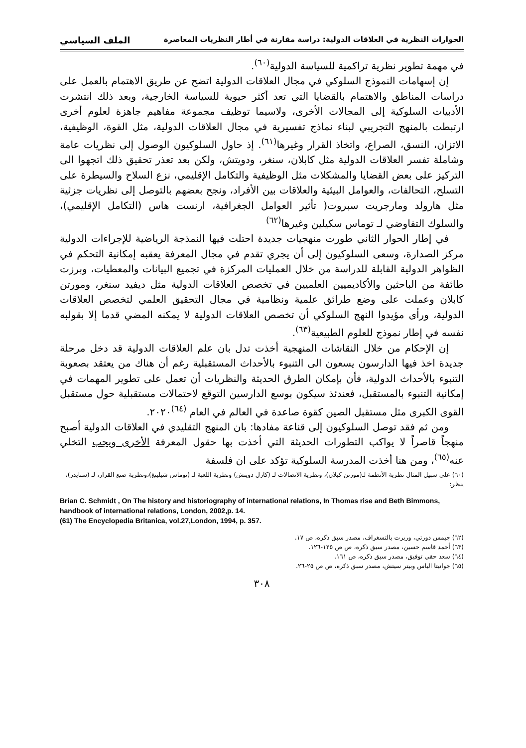الحوارات النظرية في العلاقات الدولية: دراسة مقارنة في أطار النظريات المعاصرة الملف السياسي
في مهمة تطوير نظرية تراكمية للسياسة الدولية<sup>(٦٠)</sup>.
إن إسهامات النموذج السلوكي في مجال العلاقات الدولية اتضح عن طريق الاهتمام بالعمل على دراسات المناطق والاهتمام بالقضايا التي تعد أكثر حيوية للسياسة الخارجية، وبعد ذلك انتشرت الأدبيات السلوكية إلى المجالات الأخرى، ولاسيما توظيف مجموعة مفاهيم جاهزة لعلوم أخرى ارتبطت بالمنهج التجريبي لبناء نماذج تفسيرية في مجال العلاقات الدولية، مثل القوة، الوظيفية، الاتزان، النسق، الصراع، واتخاذ القرار وغيرها<sup>(٦١)</sup>. إذ حاول السلوكيون الوصول إلى نظريات عامة وشاملة تفسر العلاقات الدولية مثل كابلان، سنغر، ودويتش، ولكن بعد تعذر تحقيق ذلك اتجهوا الى التركيز على بعض القضايا والمشكلات مثل الوظيفية والتكامل الإقليمي، نزع السلاح والسيطرة على التسلح، التحالفات، والعوامل البيئية والعلاقات بين الأفراد، ونجح بعضهم بالتوصل إلى نظريات جزئية مثل هارولد ومارجريت سبروت( تأثير العوامل الجغرافية، ارنست هاس (التكامل الإقليمي)، والسلوك التفاوضي لـ توماس سكيلين وغيرها<sup>(٦٢)</sup>
في إطار الحوار الثاني طورت منهجيات جديدة احتلت فيها النمذجة الرياضية للإجراءات الدولية مركز الصدارة، وسعى السلوكيون إلى أن يجري تقدم في مجال المعرفة يعقبه إمكانية التحكم في الظواهر الدولية القابلة للدراسة من خلال العمليات المركزة في تجميع البيانات والمعطيات، وبرزت طائفة من الباحثين والأكاديميين العلميين في تخصص العلاقات الدولية مثل ديفيد سنغر، ومورتن كابلان وعملت على وضع طرائق علمية ونظامية في مجال التحقيق العلمي لتخصص العلاقات الدولية، ورأى مؤيدوا النهج السلوكي أن تخصص العلاقات الدولية لا يمكنه المضي قدما إلا بقولبه نفسه في إطار نموذج للعلوم الطبيعية<sup>(٦٣)</sup>.
إن الإحكام من خلال النقاشات المنهجية أخذت تدل بان علم العلاقات الدولية قد دخل مرحلة جديدة اخذ فيها الدارسون يسعون الى التنبوء بالأحداث المستقبلية رغم أن هناك من يعتقد بصعوبة التنبوء بالأحداث الدولية، فأن بإمكان الطرق الحديثة والنظريات أن تعمل على تطوير المهمات في إمكانية التنبوء بالمستقبل، فعندئذ سيكون بوسع الدارسين التوقع لاحتمالات مستقبلية حول مستقبل القوى الكبرى مثل مستقبل الصين كقوة صاعدة في العالم في العام <sup>(٦٤)</sup>٢٠٢٠.
ومن ثم فقد توصل السلوكيون إلى قناعة مفادها: بان المنهج التقليدي في العلاقات الدولية أصبح منهجاً قاصراً لا يواكب التطورات الحديثة التي أخذت بها حقول المعرفة الأخرى ويجب التخلي عنه<sup>(٦٥)</sup>، ومن هنا أخذت المدرسة السلوكية تؤكد على ان فلسفة
(٦٠) على سبيل المثال نظرية الأنظمة لـ(مورتن كبلان)، ونظرية الاتصالات لـ (كارل دويتش) ونظرية اللعبة لـ (توماس شيلينغ)،ونظرية صنع القرار، لـ (سنايدر)، ينظر:
Brian C. Schmidt , On The history and historiography of international relations, In Thomas rise and Beth Bimmons, handbook of international relations, London, 2002,p. 14.
(61) The Encyclopedia Britanica, vol.27,London, 1994, p. 357.
(٦٢) جيمس دورتي، وربرت بالتسغراف، مصدر سبق ذكره، ص ١٧.
(٦٣) أحمد قاسم حسين، مصدر سبق ذكره، ص ص ١٢٥-١٢٦.
(٦٤) سعد حقي توفيق، مصدر سبق ذكره، ص ١٦١.
(٦٥) جوانيتا الياس وبيتر سيتش، مصدر سبق ذكره، ص ص ٢٥-٢٦.
٣٠٨